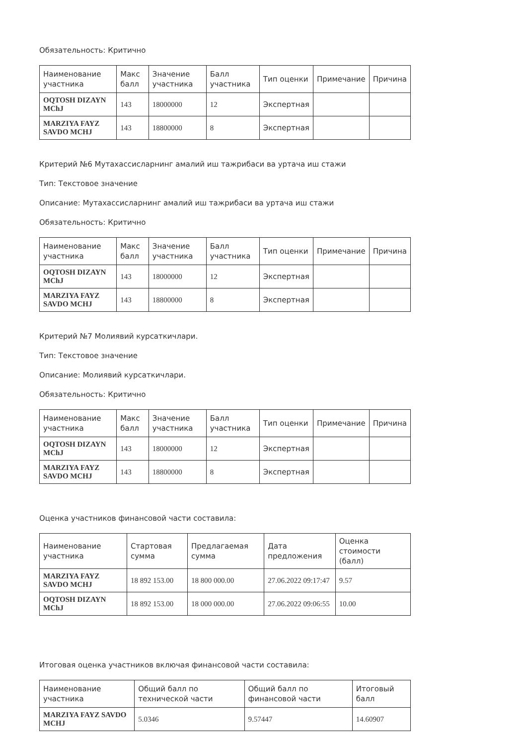Обязательность: Критично
| Наименование участника | Макс балл | Значение участника | Балл участника | Тип оценки | Примечание | Причина |
| --- | --- | --- | --- | --- | --- | --- |
| OQTOSH DIZAYN MChJ | 143 | 18000000 | 12 | Экспертная | | |
| MARZIYA FAYZ SAVDO MCHJ | 143 | 18800000 | 8 | Экспертная | | |
Критерий №6 Мутахассисларнинг амалий иш тажрибаси ва уртача иш стажи
Тип: Текстовое значение
Описание: Мутахассисларнинг амалий иш тажрибаси ва уртача иш стажи
Обязательность: Критично
| Наименование участника | Макс балл | Значение участника | Балл участника | Тип оценки | Примечание | Причина |
| --- | --- | --- | --- | --- | --- | --- |
| OQTOSH DIZAYN MChJ | 143 | 18000000 | 12 | Экспертная | | |
| MARZIYA FAYZ SAVDO MCHJ | 143 | 18800000 | 8 | Экспертная | | |
Критерий №7 Молиявий курсаткичлари.
Тип: Текстовое значение
Описание: Молиявий курсаткичлари.
Обязательность: Критично
| Наименование участника | Макс балл | Значение участника | Балл участника | Тип оценки | Примечание | Причина |
| --- | --- | --- | --- | --- | --- | --- |
| OQTOSH DIZAYN MChJ | 143 | 18000000 | 12 | Экспертная | | |
| MARZIYA FAYZ SAVDO MCHJ | 143 | 18800000 | 8 | Экспертная | | |
Оценка участников финансовой части составила:
| Наименование участника | Стартовая сумма | Предлагаемая сумма | Дата предложения | Оценка стоимости (балл) |
| --- | --- | --- | --- | --- |
| MARZIYA FAYZ SAVDO MCHJ | 18 892 153.00 | 18 800 000.00 | 27.06.2022 09:17:47 | 9.57 |
| OQTOSH DIZAYN MChJ | 18 892 153.00 | 18 000 000.00 | 27.06.2022 09:06:55 | 10.00 |
Итоговая оценка участников включая финансовой части составила:
| Наименование участника | Общий балл по технической части | Общий балл по финансовой части | Итоговый балл |
| --- | --- | --- | --- |
| MARZIYA FAYZ SAVDO MCHJ | 5.0346 | 9.57447 | 14.60907 |